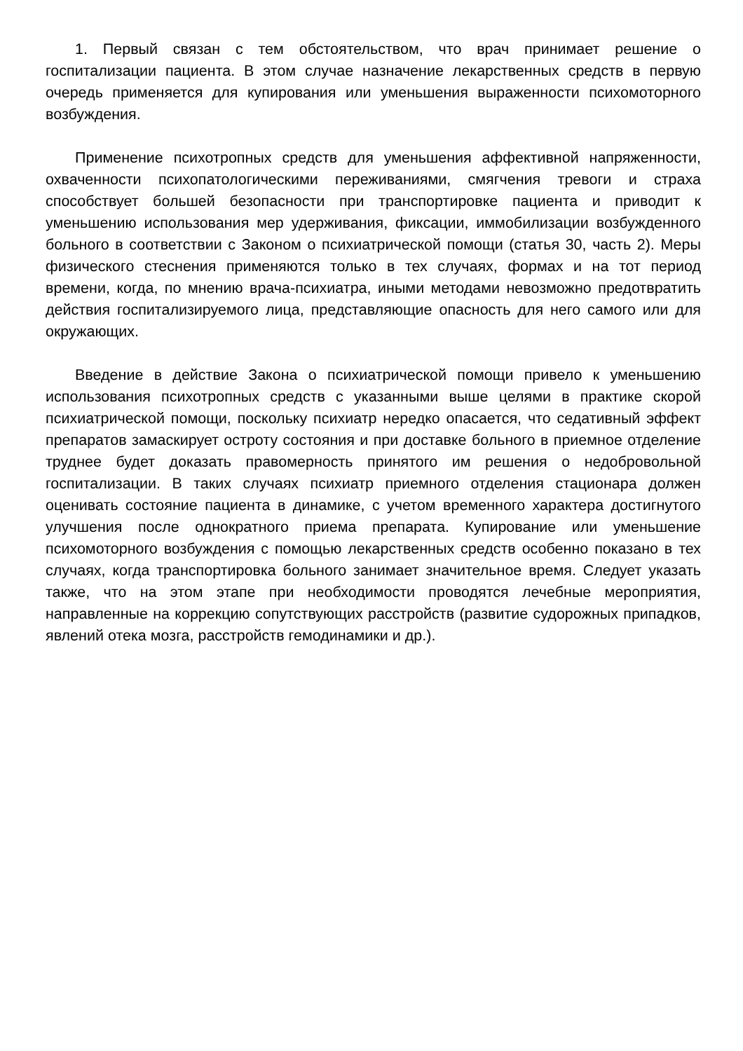1. Первый связан с тем обстоятельством, что врач принимает решение о госпитализации пациента. В этом случае назначение лекарственных средств в первую очередь применяется для купирования или уменьшения выраженности психомоторного возбуждения.
Применение психотропных средств для уменьшения аффективной напряженности, охваченности психопатологическими переживаниями, смягчения тревоги и страха способствует большей безопасности при транспортировке пациента и приводит к уменьшению использования мер удерживания, фиксации, иммобилизации возбужденного больного в соответствии с Законом о психиатрической помощи (статья 30, часть 2). Меры физического стеснения применяются только в тех случаях, формах и на тот период времени, когда, по мнению врача-психиатра, иными методами невозможно предотвратить действия госпитализируемого лица, представляющие опасность для него самого или для окружающих.
Введение в действие Закона о психиатрической помощи привело к уменьшению использования психотропных средств с указанными выше целями в практике скорой психиатрической помощи, поскольку психиатр нередко опасается, что седативный эффект препаратов замаскирует остроту состояния и при доставке больного в приемное отделение труднее будет доказать правомерность принятого им решения о недобровольной госпитализации. В таких случаях психиатр приемного отделения стационара должен оценивать состояние пациента в динамике, с учетом временного характера достигнутого улучшения после однократного приема препарата. Купирование или уменьшение психомоторного возбуждения с помощью лекарственных средств особенно показано в тех случаях, когда транспортировка больного занимает значительное время. Следует указать также, что на этом этапе при необходимости проводятся лечебные мероприятия, направленные на коррекцию сопутствующих расстройств (развитие судорожных припадков, явлений отека мозга, расстройств гемодинамики и др.).